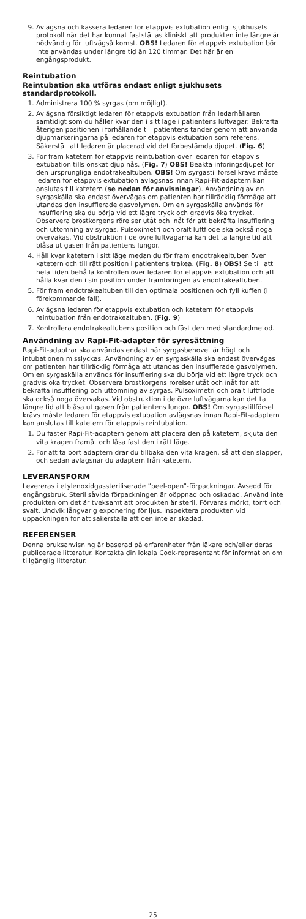9. Avlägsna och kassera ledaren för etappvis extubation enligt sjukhusets protokoll när det har kunnat fastställas kliniskt att produkten inte längre är nödvändig för luftvägsåtkomst. OBS! Ledaren för etappvis extubation bör inte användas under längre tid än 120 timmar. Det här är en engångsprodukt.
Reintubation
Reintubation ska utföras endast enligt sjukhusets standardprotokoll.
1. Administrera 100 % syrgas (om möjligt).
2. Avlägsna försiktigt ledaren för etappvis extubation från ledarhållaren samtidigt som du håller kvar den i sitt läge i patientens luftvägar. Bekräfta återigen positionen i förhållande till patientens tänder genom att använda djupmarkeringarna på ledaren för etappvis extubation som referens. Säkerställ att ledaren är placerad vid det förbestämda djupet. (Fig. 6)
3. För fram katetern för etappvis reintubation över ledaren för etappvis extubation tills önskat djup nås. (Fig. 7) OBS! Beakta införingsdjupet för den ursprungliga endotrakealtuben. OBS! Om syrgastillförsel krävs måste ledaren för etappvis extubation avlägsnas innan Rapi-Fit-adaptern kan anslutas till katetern (se nedan för anvisningar). Användning av en syrgaskälla ska endast övervägas om patienten har tillräcklig förmåga att utandas den insufflerade gasvolymen. Om en syrgaskälla används för insufflering ska du börja vid ett lägre tryck och gradvis öka trycket. Observera bröstkorgens rörelser utåt och inåt för att bekräfta insufflering och uttömning av syrgas. Pulsoximetri och oralt luftflöde ska också noga övervakas. Vid obstruktion i de övre luftvägarna kan det ta längre tid att blåsa ut gasen från patientens lungor.
4. Håll kvar katetern i sitt läge medan du för fram endotrakealtuben över katetern och till rätt position i patientens trakea. (Fig. 8) OBS! Se till att hela tiden behålla kontrollen över ledaren för etappvis extubation och att hålla kvar den i sin position under framföringen av endotrakealtuben.
5. För fram endotrakealtuben till den optimala positionen och fyll kuffen (i förekommande fall).
6. Avlägsna ledaren för etappvis extubation och katetern för etappvis reintubation från endotrakealtuben. (Fig. 9)
7. Kontrollera endotrakealtubens position och fäst den med standardmetod.
Användning av Rapi-Fit-adapter för syresättning
Rapi-Fit-adaptrar ska användas endast när syrgasbehovet är högt och intubationen misslyckas. Användning av en syrgaskälla ska endast övervägas om patienten har tillräcklig förmåga att utandas den insufflerade gasvolymen. Om en syrgaskälla används för insufflering ska du börja vid ett lägre tryck och gradvis öka trycket. Observera bröstkorgens rörelser utåt och inåt för att bekräfta insufflering och uttömning av syrgas. Pulsoximetri och oralt luftflöde ska också noga övervakas. Vid obstruktion i de övre luftvägarna kan det ta längre tid att blåsa ut gasen från patientens lungor. OBS! Om syrgastillförsel krävs måste ledaren för etappvis extubation avlägsnas innan Rapi-Fit-adaptern kan anslutas till katetern för etappvis reintubation.
1. Du fäster Rapi-Fit-adaptern genom att placera den på katetern, skjuta den vita kragen framåt och låsa fast den i rätt läge.
2. För att ta bort adaptern drar du tillbaka den vita kragen, så att den släpper, och sedan avlägsnar du adaptern från katetern.
LEVERANSFORM
Levereras i etylenoxidgassteriliserade ”peel-open”-förpackningar. Avsedd för engångsbruk. Steril såvida förpackningen är oöppnad och oskadad. Använd inte produkten om det är tveksamt att produkten är steril. Förvaras mörkt, torrt och svalt. Undvik långvarig exponering för ljus. Inspektera produkten vid uppackningen för att säkerställa att den inte är skadad.
REFERENSER
Denna bruksanvisning är baserad på erfarenheter från läkare och/eller deras publicerade litteratur. Kontakta din lokala Cook-representant för information om tillgänglig litteratur.
25